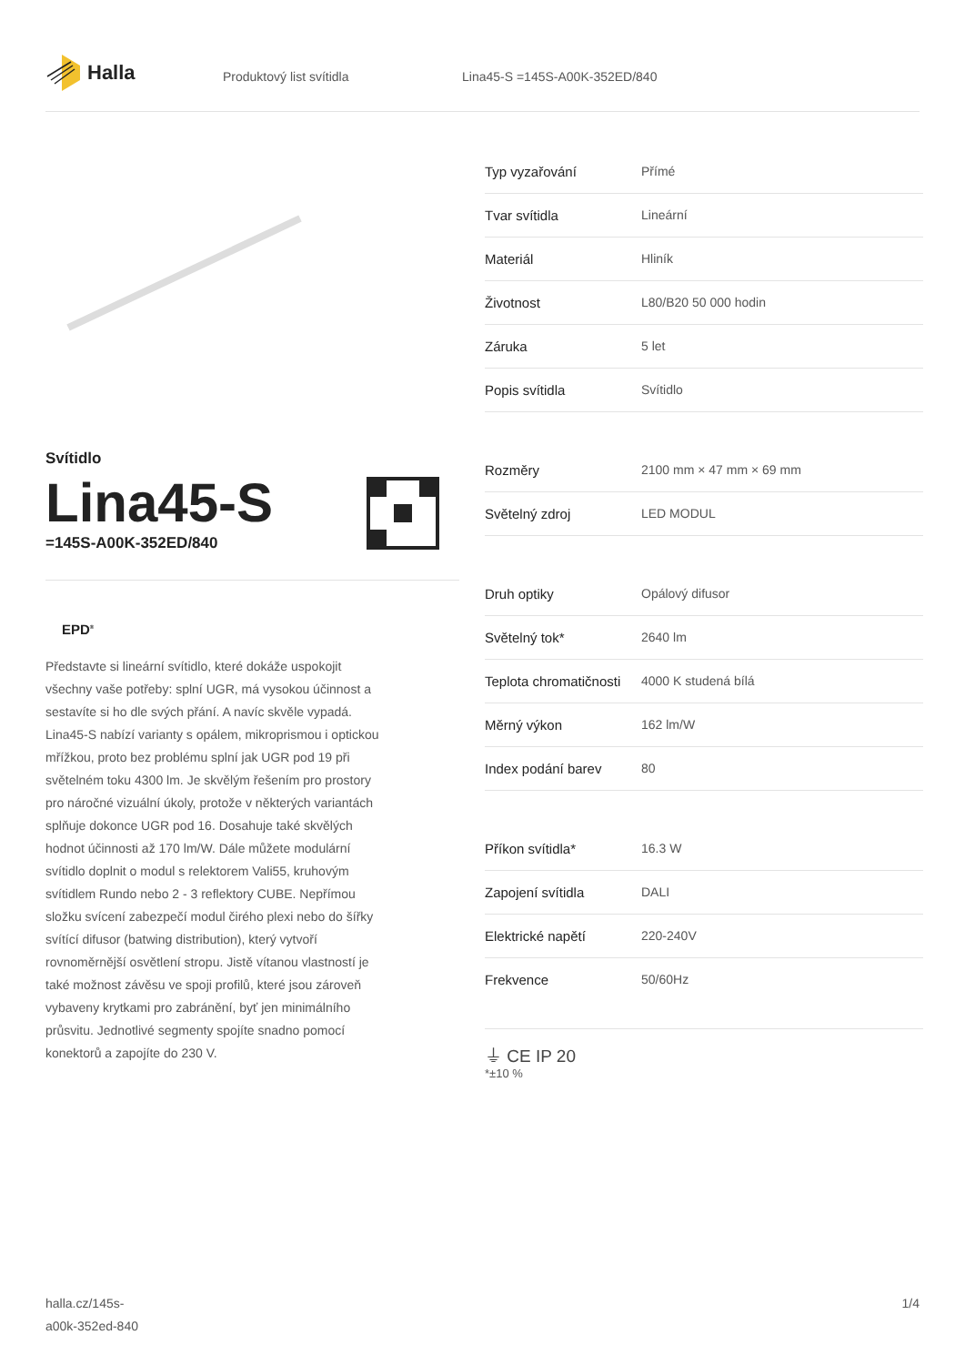Halla
Produktový list svítidla Lina45-S =145S-A00K-352ED/840
Svítidlo
Lina45-S
=145S-A00K-352ED/840
EPD<sup>®</sup>
Představte si lineární svítidlo, které dokáže uspokojit všechny vaše potřeby: splní UGR, má vysokou účinnost a sestavíte si ho dle svých přání. A navíc skvěle vypadá. Lina45-S nabízí varianty s opálem, mikroprismou i optickou mřížkou, proto bez problému splní jak UGR pod 19 při světelném toku 4300 lm. Je skvělým řešením pro prostory pro náročné vizuální úkoly, protože v některých variantách splňuje dokonce UGR pod 16. Dosahuje také skvělých hodnot účinnosti až 170 lm/W. Dále můžete modulární svítidlo doplnit o modul s relektorem Vali55, kruhovým svítidlem Rundo nebo 2 - 3 reflektory CUBE. Nepřímou složku svícení zabezpečí modul čirého plexi nebo do šířky svítící difusor (batwing distribution), který vytvoří rovnoměrnější osvětlení stropu. Jistě vítanou vlastností je také možnost závěsu ve spoji profilů, které jsou zároveň vybaveny krytkami pro zabránění, byť jen minimálního průsvitu. Jednotlivé segmenty spojíte snadno pomocí konektorů a zapojíte do 230 V.
| Typ vyzařování | Přímé |
| Tvar svítidla | Lineární |
| Materiál | Hliník |
| Životnost | L80/B20 50 000 hodin |
| Záruka | 5 let |
| Popis svítidla | Svítidlo |
| Rozměry | 2100 mm × 47 mm × 69 mm |
| Světelný zdroj | LED MODUL |
| Druh optiky | Opálový difusor |
| Světelný tok* | 2640 lm |
| Teplota chromatičnosti | 4000 K studená bílá |
| Měrný výkon | 162 lm/W |
| Index podání barev | 80 |
| Příkon svítidla* | 16.3 W |
| Zapojení svítidla | DALI |
| Elektrické napětí | 220-240V |
| Frekvence | 50/60Hz |
⏚ CE IP 20
*±10 %
halla.cz/145s-
a00k-352ed-840
1/4